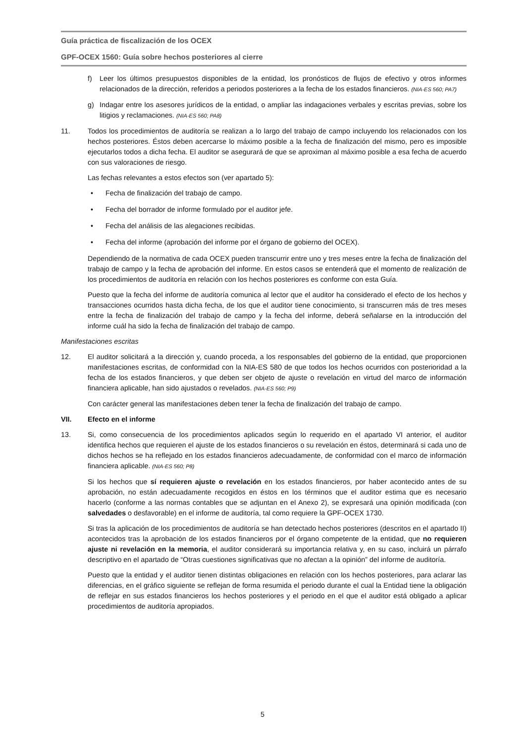Guía práctica de fiscalización de los OCEX
GPF-OCEX 1560: Guía sobre hechos posteriores al cierre
f) Leer los últimos presupuestos disponibles de la entidad, los pronósticos de flujos de efectivo y otros informes relacionados de la dirección, referidos a periodos posteriores a la fecha de los estados financieros. (NIA-ES 560; PA7)
g) Indagar entre los asesores jurídicos de la entidad, o ampliar las indagaciones verbales y escritas previas, sobre los litigios y reclamaciones. (NIA-ES 560; PA8)
11. Todos los procedimientos de auditoría se realizan a lo largo del trabajo de campo incluyendo los relacionados con los hechos posteriores. Éstos deben acercarse lo máximo posible a la fecha de finalización del mismo, pero es imposible ejecutarlos todos a dicha fecha. El auditor se asegurará de que se aproximan al máximo posible a esa fecha de acuerdo con sus valoraciones de riesgo.
Las fechas relevantes a estos efectos son (ver apartado 5):
• Fecha de finalización del trabajo de campo.
• Fecha del borrador de informe formulado por el auditor jefe.
• Fecha del análisis de las alegaciones recibidas.
• Fecha del informe (aprobación del informe por el órgano de gobierno del OCEX).
Dependiendo de la normativa de cada OCEX pueden transcurrir entre uno y tres meses entre la fecha de finalización del trabajo de campo y la fecha de aprobación del informe. En estos casos se entenderá que el momento de realización de los procedimientos de auditoría en relación con los hechos posteriores es conforme con esta Guía.
Puesto que la fecha del informe de auditoría comunica al lector que el auditor ha considerado el efecto de los hechos y transacciones ocurridos hasta dicha fecha, de los que el auditor tiene conocimiento, si transcurren más de tres meses entre la fecha de finalización del trabajo de campo y la fecha del informe, deberá señalarse en la introducción del informe cuál ha sido la fecha de finalización del trabajo de campo.
Manifestaciones escritas
12. El auditor solicitará a la dirección y, cuando proceda, a los responsables del gobierno de la entidad, que proporcionen manifestaciones escritas, de conformidad con la NIA-ES 580 de que todos los hechos ocurridos con posterioridad a la fecha de los estados financieros, y que deben ser objeto de ajuste o revelación en virtud del marco de información financiera aplicable, han sido ajustados o revelados. (NIA-ES 560; P9)
Con carácter general las manifestaciones deben tener la fecha de finalización del trabajo de campo.
VII. Efecto en el informe
13. Si, como consecuencia de los procedimientos aplicados según lo requerido en el apartado VI anterior, el auditor identifica hechos que requieren el ajuste de los estados financieros o su revelación en éstos, determinará si cada uno de dichos hechos se ha reflejado en los estados financieros adecuadamente, de conformidad con el marco de información financiera aplicable. (NIA-ES 560; P8)
Si los hechos que sí requieren ajuste o revelación en los estados financieros, por haber acontecido antes de su aprobación, no están adecuadamente recogidos en éstos en los términos que el auditor estima que es necesario hacerlo (conforme a las normas contables que se adjuntan en el Anexo 2), se expresará una opinión modificada (con salvedades o desfavorable) en el informe de auditoría, tal como requiere la GPF-OCEX 1730.
Si tras la aplicación de los procedimientos de auditoría se han detectado hechos posteriores (descritos en el apartado II) acontecidos tras la aprobación de los estados financieros por el órgano competente de la entidad, que no requieren ajuste ni revelación en la memoria, el auditor considerará su importancia relativa y, en su caso, incluirá un párrafo descriptivo en el apartado de “Otras cuestiones significativas que no afectan a la opinión” del informe de auditoría.
Puesto que la entidad y el auditor tienen distintas obligaciones en relación con los hechos posteriores, para aclarar las diferencias, en el gráfico siguiente se reflejan de forma resumida el periodo durante el cual la Entidad tiene la obligación de reflejar en sus estados financieros los hechos posteriores y el periodo en el que el auditor está obligado a aplicar procedimientos de auditoría apropiados.
5